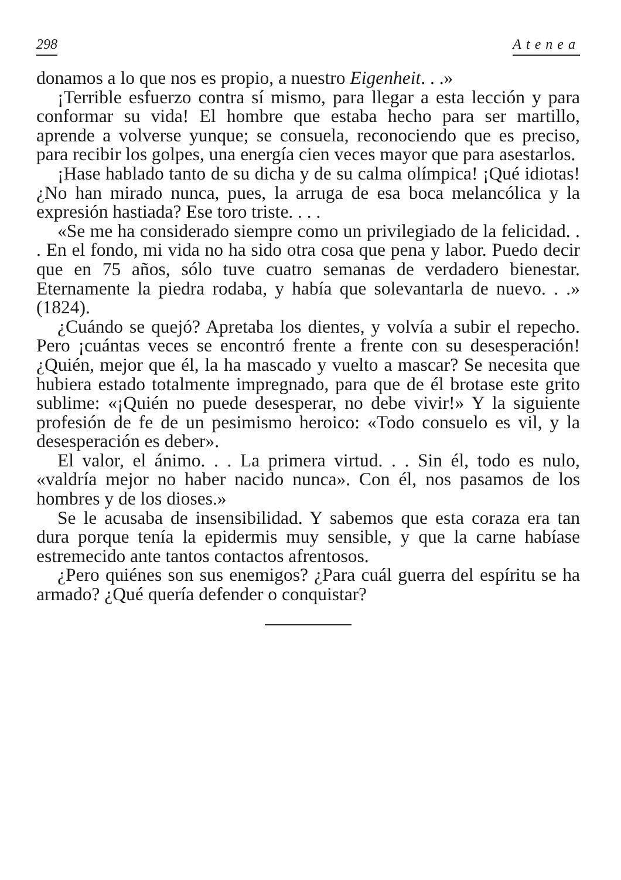298 Atenea
donamos a lo que nos es propio, a nuestro Eigenheit. . .»
¡Terrible esfuerzo contra sí mismo, para llegar a esta lección y para conformar su vida! El hombre que estaba hecho para ser martillo, aprende a volverse yunque; se consuela, reconociendo que es preciso, para recibir los golpes, una energía cien veces mayor que para asestarlos.
¡Hase hablado tanto de su dicha y de su calma olímpica! ¡Qué idiotas! ¿No han mirado nunca, pues, la arruga de esa boca melancólica y la expresión hastiada? Ese toro triste. . . .
«Se me ha considerado siempre como un privilegiado de la felicidad. . . En el fondo, mi vida no ha sido otra cosa que pena y labor. Puedo decir que en 75 años, sólo tuve cuatro semanas de verdadero bienestar. Eternamente la piedra rodaba, y había que solevantarla de nuevo. . .» (1824).
¿Cuándo se quejó? Apretaba los dientes, y volvía a subir el repecho. Pero ¡cuántas veces se encontró frente a frente con su desesperación! ¿Quién, mejor que él, la ha mascado y vuelto a mascar? Se necesita que hubiera estado totalmente impregnado, para que de él brotase este grito sublime: «¡Quién no puede desesperar, no debe vivir!» Y la siguiente profesión de fe de un pesimismo heroico: «Todo consuelo es vil, y la desesperación es deber».
El valor, el ánimo. . . La primera virtud. . . Sin él, todo es nulo, «valdría mejor no haber nacido nunca». Con él, nos pasamos de los hombres y de los dioses.»
Se le acusaba de insensibilidad. Y sabemos que esta coraza era tan dura porque tenía la epidermis muy sensible, y que la carne habíase estremecido ante tantos contactos afrentosos.
¿Pero quiénes son sus enemigos? ¿Para cuál guerra del espíritu se ha armado? ¿Qué quería defender o conquistar?